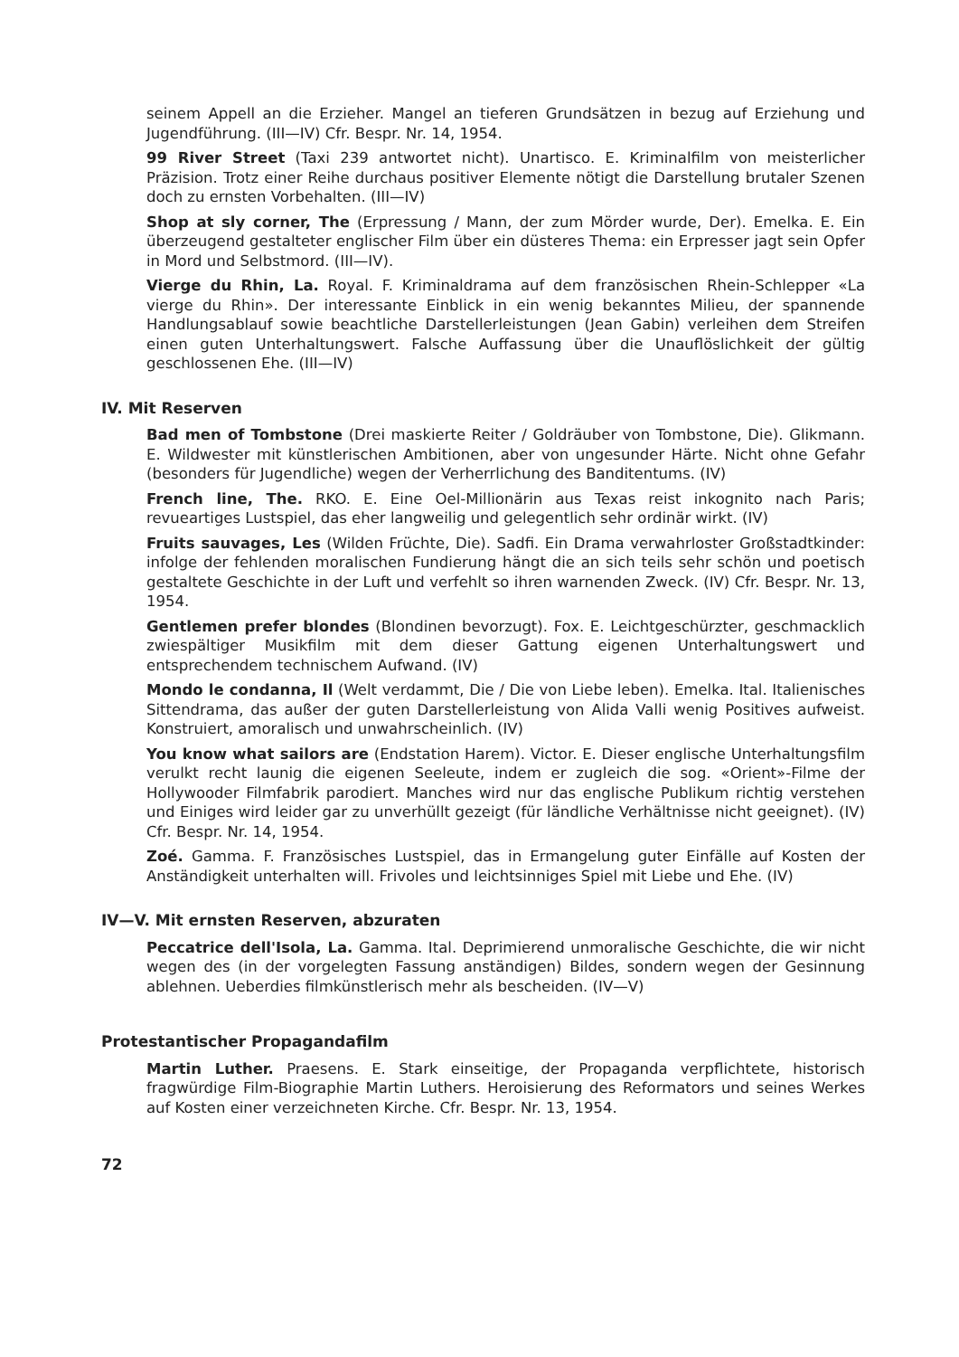seinem Appell an die Erzieher. Mangel an tieferen Grundsätzen in bezug auf Erziehung und Jugendführung. (III—IV) Cfr. Bespr. Nr. 14, 1954.
99 River Street (Taxi 239 antwortet nicht). Unartisco. E. Kriminalfilm von meisterlicher Präzision. Trotz einer Reihe durchaus positiver Elemente nötigt die Darstellung brutaler Szenen doch zu ernsten Vorbehalten. (III—IV)
Shop at sly corner, The (Erpressung / Mann, der zum Mörder wurde, Der). Emelka. E. Ein überzeugend gestalteter englischer Film über ein düsteres Thema: ein Erpresser jagt sein Opfer in Mord und Selbstmord. (III—IV).
Vierge du Rhin, La. Royal. F. Kriminaldrama auf dem französischen Rhein-Schlepper «La vierge du Rhin». Der interessante Einblick in ein wenig bekanntes Milieu, der spannende Handlungsablauf sowie beachtliche Darstellerleistungen (Jean Gabin) verleihen dem Streifen einen guten Unterhaltungswert. Falsche Auffassung über die Unauflöslichkeit der gültig geschlossenen Ehe. (III—IV)
IV. Mit Reserven
Bad men of Tombstone (Drei maskierte Reiter / Goldräuber von Tombstone, Die). Glikmann. E. Wildwester mit künstlerischen Ambitionen, aber von ungesunder Härte. Nicht ohne Gefahr (besonders für Jugendliche) wegen der Verherrlichung des Banditentums. (IV)
French line, The. RKO. E. Eine Oel-Millionärin aus Texas reist inkognito nach Paris; revueartiges Lustspiel, das eher langweilig und gelegentlich sehr ordinär wirkt. (IV)
Fruits sauvages, Les (Wilden Früchte, Die). Sadfi. Ein Drama verwahrloster Großstadtkinder: infolge der fehlenden moralischen Fundierung hängt die an sich teils sehr schön und poetisch gestaltete Geschichte in der Luft und verfehlt so ihren warnenden Zweck. (IV) Cfr. Bespr. Nr. 13, 1954.
Gentlemen prefer blondes (Blondinen bevorzugt). Fox. E. Leichtgeschürzter, geschmacklich zwiespältiger Musikfilm mit dem dieser Gattung eigenen Unterhaltungswert und entsprechendem technischem Aufwand. (IV)
Mondo le condanna, Il (Welt verdammt, Die / Die von Liebe leben). Emelka. Ital. Italienisches Sittendrama, das außer der guten Darstellerleistung von Alida Valli wenig Positives aufweist. Konstruiert, amoralisch und unwahrscheinlich. (IV)
You know what sailors are (Endstation Harem). Victor. E. Dieser englische Unterhaltungsfilm verulkt recht launig die eigenen Seeleute, indem er zugleich die sog. «Orient»-Filme der Hollywooder Filmfabrik parodiert. Manches wird nur das englische Publikum richtig verstehen und Einiges wird leider gar zu unverhüllt gezeigt (für ländliche Verhältnisse nicht geeignet). (IV) Cfr. Bespr. Nr. 14, 1954.
Zoé. Gamma. F. Französisches Lustspiel, das in Ermangelung guter Einfälle auf Kosten der Anständigkeit unterhalten will. Frivoles und leichtsinniges Spiel mit Liebe und Ehe. (IV)
IV—V. Mit ernsten Reserven, abzuraten
Peccatrice dell'Isola, La. Gamma. Ital. Deprimierend unmoralische Geschichte, die wir nicht wegen des (in der vorgelegten Fassung anständigen) Bildes, sondern wegen der Gesinnung ablehnen. Ueberdies filmkünstlerisch mehr als bescheiden. (IV—V)
Protestantischer Propagandafilm
Martin Luther. Praesens. E. Stark einseitige, der Propaganda verpflichtete, historisch fragwürdige Film-Biographie Martin Luthers. Heroisierung des Reformators und seines Werkes auf Kosten einer verzeichneten Kirche. Cfr. Bespr. Nr. 13, 1954.
72